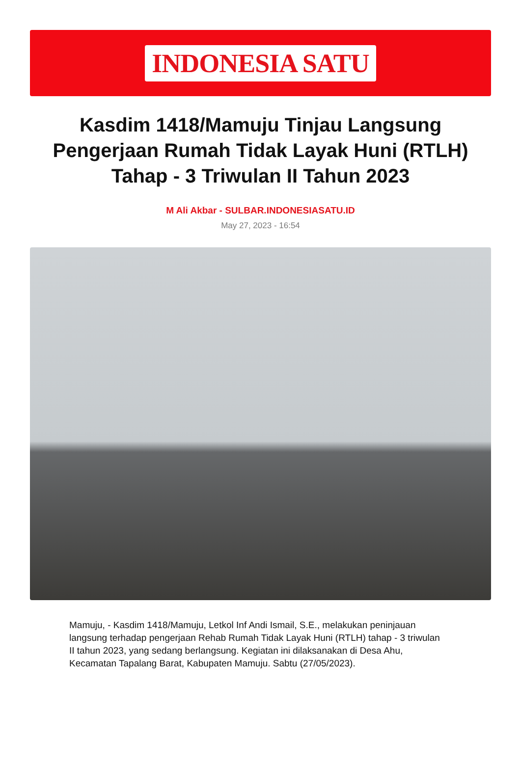INDONESIA SATU
Kasdim 1418/Mamuju Tinjau Langsung Pengerjaan Rumah Tidak Layak Huni (RTLH) Tahap - 3 Triwulan II Tahun 2023
M Ali Akbar - SULBAR.INDONESIASATU.ID
May 27, 2023 - 16:54
Mamuju, - Kasdim 1418/Mamuju, Letkol Inf Andi Ismail, S.E., melakukan peninjauan langsung terhadap pengerjaan Rehab Rumah Tidak Layak Huni (RTLH) tahap - 3 triwulan II tahun 2023, yang sedang berlangsung. Kegiatan ini dilaksanakan di Desa Ahu, Kecamatan Tapalang Barat, Kabupaten Mamuju. Sabtu (27/05/2023).